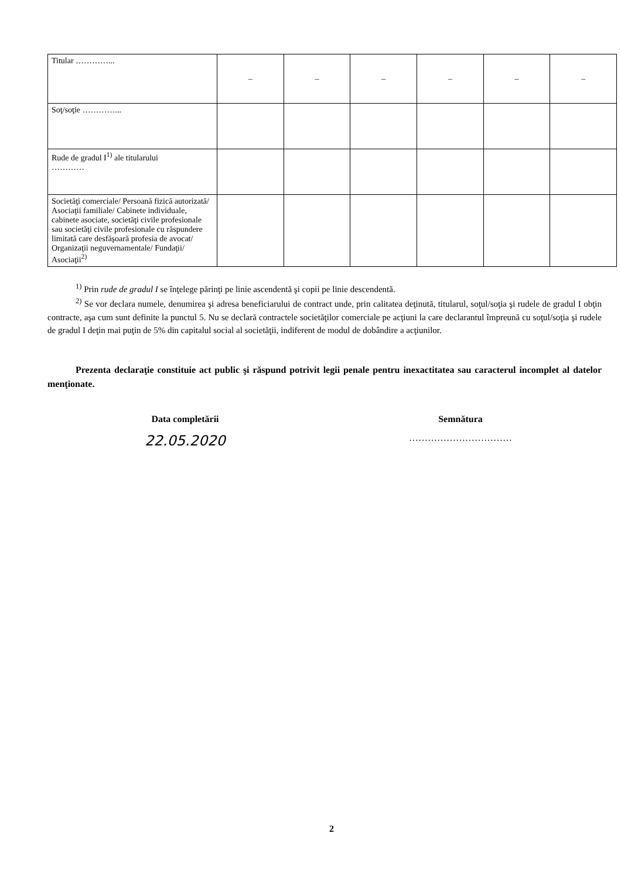| Titular …………... | – | – | – | – | – | – |
| Soţ/soţie …………... | | | | | | |
| Rude de gradul I<sup>1)</sup> ale titularului ………… | | | | | | |
| Societăţi comerciale/ Persoană fizică autorizată/ Asociaţii familiale/ Cabinete individuale, cabinete asociate, societăţi civile profesionale sau societăţi civile profesionale cu răspundere limitată care desfăşoară profesia de avocat/ Organizaţii neguvernamentale/ Fundaţii/ Asociaţii<sup>2)</sup> | | | | | | |
<sup>1)</sup> Prin rude de gradul I se înţelege părinţi pe linie ascendentă şi copii pe linie descendentă.
<sup>2)</sup> Se vor declara numele, denumirea şi adresa beneficiarului de contract unde, prin calitatea deţinută, titularul, soţul/soţia şi rudele de gradul I obţin contracte, aşa cum sunt definite la punctul 5. Nu se declară contractele societăţilor comerciale pe acţiuni la care declarantul împreună cu soţul/soţia şi rudele de gradul I deţin mai puţin de 5% din capitalul social al societăţii, indiferent de modul de dobândire a acţiunilor.
Prezenta declaraţie constituie act public şi răspund potrivit legii penale pentru inexactitatea sau caracterul incomplet al datelor menţionate.
Data completării Semnătura
22.05.2020
……………………………
2